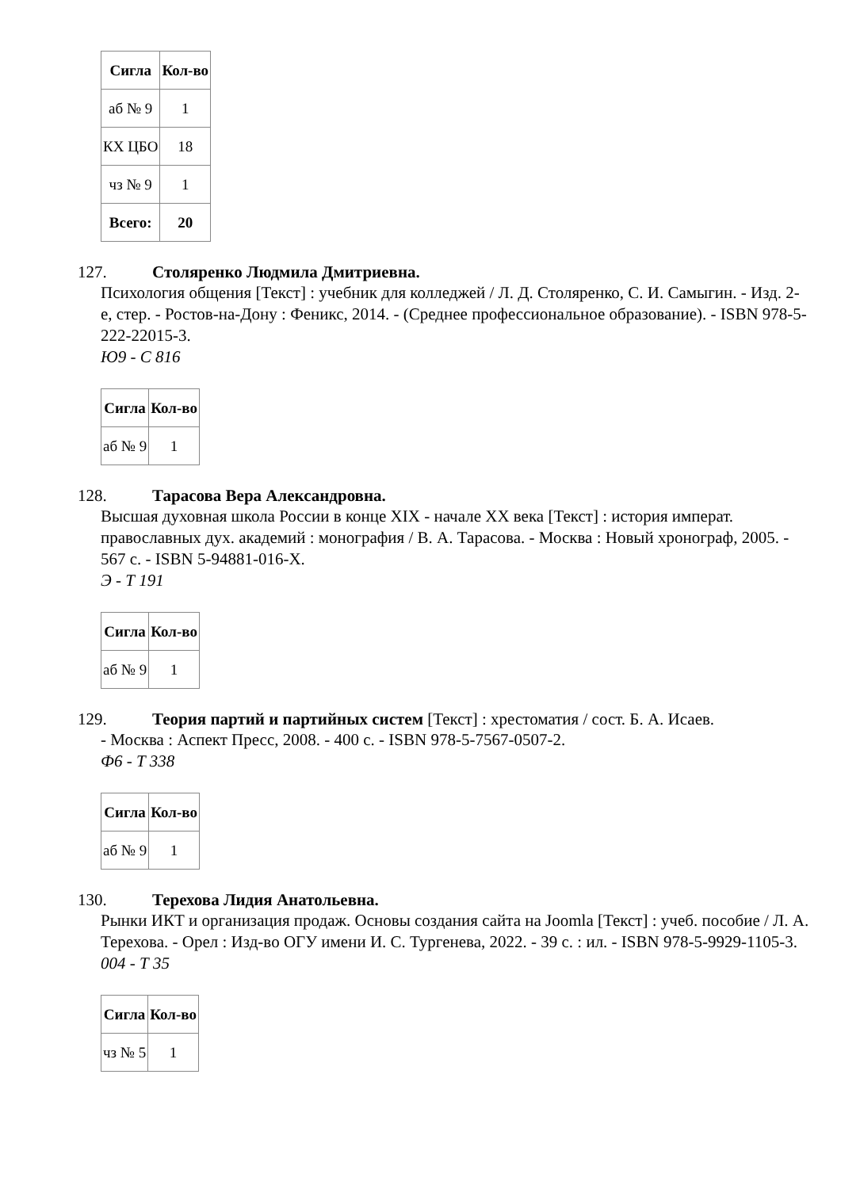| Сигла | Кол-во |
| --- | --- |
| аб № 9 | 1 |
| КХ ЦБО | 18 |
| чз № 9 | 1 |
| Всего: | 20 |
127. Столяренко Людмила Дмитриевна.
Психология общения [Текст] : учебник для колледжей / Л. Д. Столяренко, С. И. Самыгин. - Изд. 2-е, стер. - Ростов-на-Дону : Феникс, 2014. - (Среднее профессиональное образование). - ISBN 978-5-222-22015-3.
Ю9 - С 816
| Сигла | Кол-во |
| --- | --- |
| аб № 9 | 1 |
128. Тарасова Вера Александровна.
Высшая духовная школа России в конце XIX - начале XX века [Текст] : история императ. православных дух. академий : монография / В. А. Тарасова. - Москва : Новый хронограф, 2005. - 567 с. - ISBN 5-94881-016-X.
Э - Т 191
| Сигла | Кол-во |
| --- | --- |
| аб № 9 | 1 |
129. Теория партий и партийных систем [Текст] : хрестоматия / сост. Б. А. Исаев.
- Москва : Аспект Пресс, 2008. - 400 с. - ISBN 978-5-7567-0507-2.
Ф6 - Т 338
| Сигла | Кол-во |
| --- | --- |
| аб № 9 | 1 |
130. Терехова Лидия Анатольевна.
Рынки ИКТ и организация продаж. Основы создания сайта на Joomla [Текст] : учеб. пособие / Л. А. Терехова. - Орел : Изд-во ОГУ имени И. С. Тургенева, 2022. - 39 с. : ил. - ISBN 978-5-9929-1105-3.
004 - Т 35
| Сигла | Кол-во |
| --- | --- |
| чз № 5 | 1 |